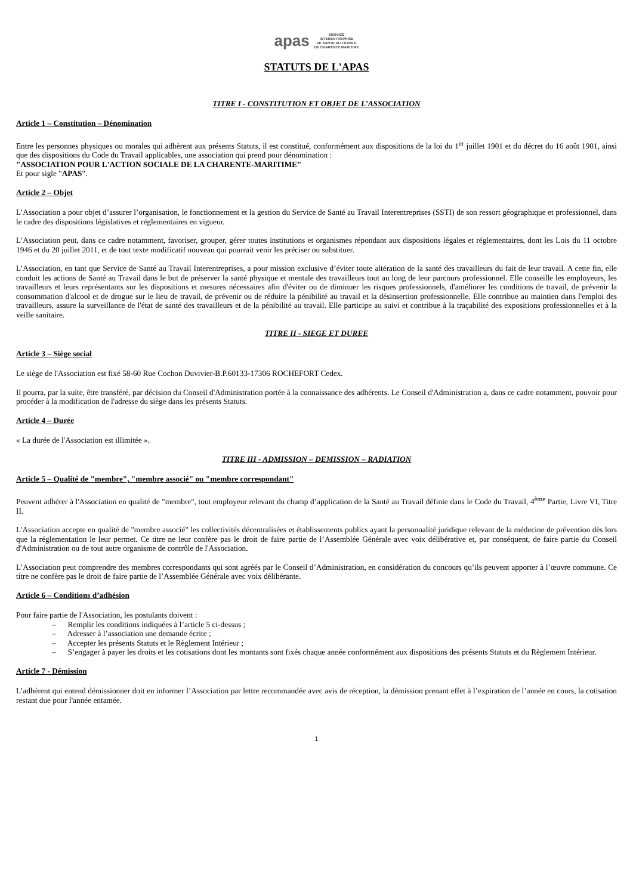apas SERVICE
INTERENTREPRISE
DE SANTE AU TRAVAIL
DE CHARENTE MARITIME
STATUTS DE L'APAS
TITRE I - CONSTITUTION ET OBJET DE L’ASSOCIATION
Article 1 – Constitution – Dénomination
Entre les personnes physiques ou morales qui adhèrent aux présents Statuts, il est constitué, conformément aux dispositions de la loi du 1<sup>er</sup> juillet 1901 et du décret du 16 août 1901, ainsi que des dispositions du Code du Travail applicables, une association qui prend pour dénomination :
"ASSOCIATION POUR L'ACTION SOCIALE DE LA CHARENTE-MARITIME"
Et pour sigle "APAS".
Article 2 – Objet
L’Association a pour objet d’assurer l’organisation, le fonctionnement et la gestion du Service de Santé au Travail Interentreprises (SSTI) de son ressort géographique et professionnel, dans le cadre des dispositions législatives et réglementaires en vigueur.
L’Association peut, dans ce cadre notamment, favoriser, grouper, gérer toutes institutions et organismes répondant aux dispositions légales et réglementaires, dont les Lois du 11 octobre 1946 et du 20 juillet 2011, et de tout texte modificatif nouveau qui pourrait venir les préciser ou substituer.
L’Association, en tant que Service de Santé au Travail Interentreprises, a pour mission exclusive d’éviter toute altération de la santé des travailleurs du fait de leur travail. A cette fin, elle conduit les actions de Santé au Travail dans le but de préserver la santé physique et mentale des travailleurs tout au long de leur parcours professionnel. Elle conseille les employeurs, les travailleurs et leurs représentants sur les dispositions et mesures nécessaires afin d'éviter ou de diminuer les risques professionnels, d'améliorer les conditions de travail, de prévenir la consommation d'alcool et de drogue sur le lieu de travail, de prévenir ou de réduire la pénibilité au travail et la désinsertion professionnelle. Elle contribue au maintien dans l'emploi des travailleurs, assure la surveillance de l'état de santé des travailleurs et de la pénibilité au travail. Elle participe au suivi et contribue à la traçabilité des expositions professionnelles et à la veille sanitaire.
TITRE II - SIEGE ET DUREE
Article 3 – Siège social
Le siège de l'Association est fixé 58-60 Rue Cochon Duvivier-B.P.60133-17306 ROCHEFORT Cedex.
Il pourra, par la suite, être transféré, par décision du Conseil d'Administration portée à la connaissance des adhérents. Le Conseil d'Administration a, dans ce cadre notamment, pouvoir pour procéder à la modification de l'adresse du siège dans les présents Statuts.
Article 4 – Durée
« La durée de l'Association est illimitée ».
TITRE III - ADMISSION – DEMISSION – RADIATION
Article 5 – Qualité de "membre", "membre associé" ou "membre correspondant"
Peuvent adhérer à l'Association en qualité de "membre", tout employeur relevant du champ d’application de la Santé au Travail définie dans le Code du Travail, 4<sup>ème</sup> Partie, Livre VI, Titre II.
L'Association accepte en qualité de "membre associé" les collectivités décentralisées et établissements publics ayant la personnalité juridique relevant de la médecine de prévention dès lors que la réglementation le leur permet. Ce titre ne leur confère pas le droit de faire partie de l’Assemblée Générale avec voix délibérative et, par conséquent, de faire partie du Conseil d'Administration ou de tout autre organisme de contrôle de l'Association.
L’Association peut comprendre des membres correspondants qui sont agréés par le Conseil d’Administration, en considération du concours qu’ils peuvent apporter à l’œuvre commune. Ce titre ne confère pas le droit de faire partie de l’Assemblée Générale avec voix délibérante.
Article 6 – Conditions d’adhésion
Pour faire partie de l'Association, les postulants doivent :
– Remplir les conditions indiquées à l’article 5 ci-dessus ;
– Adresser à l’association une demande écrite ;
– Accepter les présents Statuts et le Règlement Intérieur ;
– S’engager à payer les droits et les cotisations dont les montants sont fixés chaque année conformément aux dispositions des présents Statuts et du Règlement Intérieur.
Article 7 - Démission
L’adhérent qui entend démissionner doit en informer l’Association par lettre recommandée avec avis de réception, la démission prenant effet à l’expiration de l’année en cours, la cotisation restant due pour l'année entamée.
1